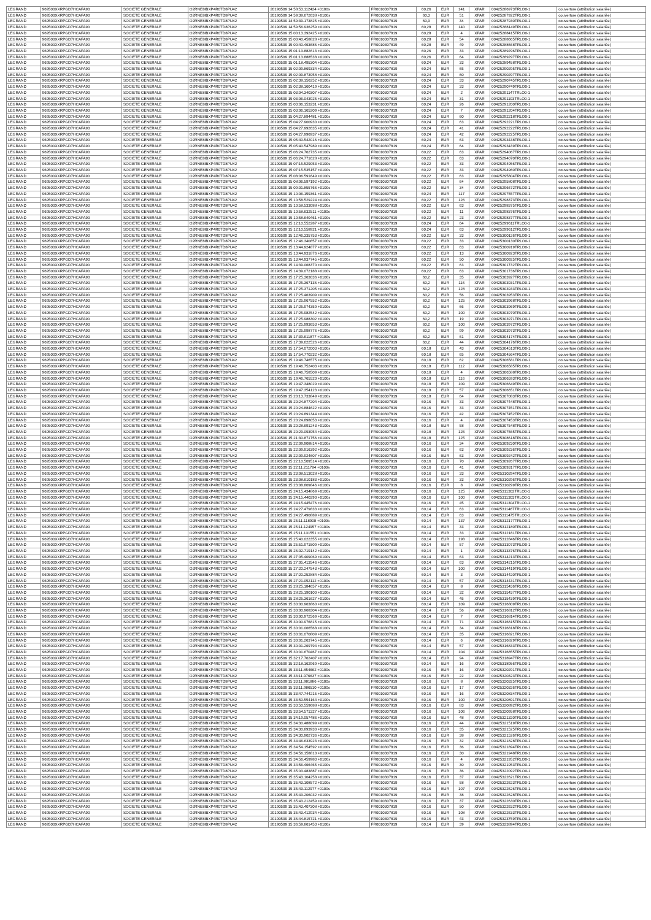| LEGRAND | 969500XXRPGD7HCAFA90 | SOCIETE GENERALE | O2RNE8IBXP4R0TD8PU42 | 20190509 14:58:53.112424 +0100s | FR0010307819 | 60,26 | EUR | 141 | XPAR | 00425286973TRLO0-1 | couverture (attribution salariée) |
| LEGRAND | 969500XXRPGD7HCAFA90 | SOCIETE GENERALE | O2RNE8IBXP4R0TD8PU42 | 20190509 14:59:38.672638 +0100s | FR0010307819 | 60,3 | EUR | 51 | XPAR | 00425287922TRLO0-1 | couverture (attribution salariée) |
| LEGRAND | 969500XXRPGD7HCAFA90 | SOCIETE GENERALE | O2RNE8IBXP4R0TD8PU42 | 20190509 14:59:39.173825 +0100s | FR0010307819 | 60,3 | EUR | 34 | XPAR | 00425287930TRLO0-1 | couverture (attribution salariée) |
| LEGRAND | 969500XXRPGD7HCAFA90 | SOCIETE GENERALE | O2RNE8IBXP4R0TD8PU42 | 20190509 14:59:56.936259 +0100s | FR0010307819 | 60,28 | EUR | 140 | XPAR | 00425288149TRLO0-1 | couverture (attribution salariée) |
| LEGRAND | 969500XXRPGD7HCAFA90 | SOCIETE GENERALE | O2RNE8IBXP4R0TD8PU42 | 20190509 15:00:13.392425 +0100s | FR0010307819 | 60,28 | EUR | 4 | XPAR | 00425288415TRLO0-1 | couverture (attribution salariée) |
| LEGRAND | 969500XXRPGD7HCAFA90 | SOCIETE GENERALE | O2RNE8IBXP4R0TD8PU42 | 20190509 15:00:40.458828 +0100s | FR0010307819 | 60,28 | EUR | 54 | XPAR | 00425288665TRLO0-1 | couverture (attribution salariée) |
| LEGRAND | 969500XXRPGD7HCAFA90 | SOCIETE GENERALE | O2RNE8IBXP4R0TD8PU42 | 20190509 15:00:40.463686 +0100s | FR0010307819 | 60,28 | EUR | 49 | XPAR | 00425288668TRLO0-1 | couverture (attribution salariée) |
| LEGRAND | 969500XXRPGD7HCAFA90 | SOCIETE GENERALE | O2RNE8IBXP4R0TD8PU42 | 20190509 15:01:13.882613 +0100s | FR0010307819 | 60,26 | EUR | 33 | XPAR | 00425289296TRLO0-1 | couverture (attribution salariée) |
| LEGRAND | 969500XXRPGD7HCAFA90 | SOCIETE GENERALE | O2RNE8IBXP4R0TD8PU42 | 20190509 15:01:13.888538 +0100s | FR0010307819 | 60,26 | EUR | 64 | XPAR | 00425289297TRLO0-1 | couverture (attribution salariée) |
| LEGRAND | 969500XXRPGD7HCAFA90 | SOCIETE GENERALE | O2RNE8IBXP4R0TD8PU42 | 20190509 15:01:18.495304 +0100s | FR0010307819 | 60,24 | EUR | 33 | XPAR | 00425289458TRLO0-1 | couverture (attribution salariée) |
| LEGRAND | 969500XXRPGD7HCAFA90 | SOCIETE GENERALE | O2RNE8IBXP4R0TD8PU42 | 20190509 15:02:09.869334 +0100s | FR0010307819 | 60,24 | EUR | 65 | XPAR | 00425290295TRLO0-1 | couverture (attribution salariée) |
| LEGRAND | 969500XXRPGD7HCAFA90 | SOCIETE GENERALE | O2RNE8IBXP4R0TD8PU42 | 20190509 15:02:09.873958 +0100s | FR0010307819 | 60,24 | EUR | 60 | XPAR | 00425290297TRLO0-1 | couverture (attribution salariée) |
| LEGRAND | 969500XXRPGD7HCAFA90 | SOCIETE GENERALE | O2RNE8IBXP4R0TD8PU42 | 20190509 15:02:38.156252 +0100s | FR0010307819 | 60,24 | EUR | 33 | XPAR | 00425290745TRLO0-1 | couverture (attribution salariée) |
| LEGRAND | 969500XXRPGD7HCAFA90 | SOCIETE GENERALE | O2RNE8IBXP4R0TD8PU42 | 20190509 15:02:38.160419 +0100s | FR0010307819 | 60,24 | EUR | 33 | XPAR | 00425290749TRLO0-1 | couverture (attribution salariée) |
| LEGRAND | 969500XXRPGD7HCAFA90 | SOCIETE GENERALE | O2RNE8IBXP4R0TD8PU42 | 20190509 15:03:04.340307 +0100s | FR0010307819 | 60,24 | EUR | 2 | XPAR | 00425291147TRLO0-1 | couverture (attribution salariée) |
| LEGRAND | 969500XXRPGD7HCAFA90 | SOCIETE GENERALE | O2RNE8IBXP4R0TD8PU42 | 20190509 15:03:06.043925 +0100s | FR0010307819 | 60,24 | EUR | 31 | XPAR | 00425291193TRLO0-1 | couverture (attribution salariée) |
| LEGRAND | 969500XXRPGD7HCAFA90 | SOCIETE GENERALE | O2RNE8IBXP4R0TD8PU42 | 20190509 15:03:06.153231 +0100s | FR0010307819 | 60,24 | EUR | 26 | XPAR | 00425291200TRLO0-1 | couverture (attribution salariée) |
| LEGRAND | 969500XXRPGD7HCAFA90 | SOCIETE GENERALE | O2RNE8IBXP4R0TD8PU42 | 20190509 15:03:06.165209 +0100s | FR0010307819 | 60,24 | EUR | 7 | XPAR | 00425291204TRLO0-1 | couverture (attribution salariée) |
| LEGRAND | 969500XXRPGD7HCAFA90 | SOCIETE GENERALE | O2RNE8IBXP4R0TD8PU42 | 20190509 15:04:27.894481 +0100s | FR0010307819 | 60,24 | EUR | 60 | XPAR | 00425292218TRLO0-1 | couverture (attribution salariée) |
| LEGRAND | 969500XXRPGD7HCAFA90 | SOCIETE GENERALE | O2RNE8IBXP4R0TD8PU42 | 20190509 15:04:27.900930 +0100s | FR0010307819 | 60,24 | EUR | 63 | XPAR | 00425292221TRLO0-1 | couverture (attribution salariée) |
| LEGRAND | 969500XXRPGD7HCAFA90 | SOCIETE GENERALE | O2RNE8IBXP4R0TD8PU42 | 20190509 15:04:27.992635 +0100s | FR0010307819 | 60,24 | EUR | 41 | XPAR | 00425292222TRLO0-1 | couverture (attribution salariée) |
| LEGRAND | 969500XXRPGD7HCAFA90 | SOCIETE GENERALE | O2RNE8IBXP4R0TD8PU42 | 20190509 15:04:27.996937 +0100s | FR0010307819 | 60,24 | EUR | 42 | XPAR | 00425292225TRLO0-1 | couverture (attribution salariée) |
| LEGRAND | 969500XXRPGD7HCAFA90 | SOCIETE GENERALE | O2RNE8IBXP4R0TD8PU42 | 20190509 15:05:40.542016 +0100s | FR0010307819 | 60,24 | EUR | 63 | XPAR | 00425293438TRLO0-1 | couverture (attribution salariée) |
| LEGRAND | 969500XXRPGD7HCAFA90 | SOCIETE GENERALE | O2RNE8IBXP4R0TD8PU42 | 20190509 15:05:40.547989 +0100s | FR0010307819 | 60,24 | EUR | 64 | XPAR | 00425293439TRLO0-1 | couverture (attribution salariée) |
| LEGRAND | 969500XXRPGD7HCAFA90 | SOCIETE GENERALE | O2RNE8IBXP4R0TD8PU42 | 20190509 15:06:24.762735 +0100s | FR0010307819 | 60,22 | EUR | 63 | XPAR | 00425294067TRLO0-1 | couverture (attribution salariée) |
| LEGRAND | 969500XXRPGD7HCAFA90 | SOCIETE GENERALE | O2RNE8IBXP4R0TD8PU42 | 20190509 15:06:24.771628 +0100s | FR0010307819 | 60,22 | EUR | 63 | XPAR | 00425294070TRLO0-1 | couverture (attribution salariée) |
| LEGRAND | 969500XXRPGD7HCAFA90 | SOCIETE GENERALE | O2RNE8IBXP4R0TD8PU42 | 20190509 15:07:15.529053 +0100s | FR0010307819 | 60,22 | EUR | 33 | XPAR | 00425294956TRLO0-1 | couverture (attribution salariée) |
| LEGRAND | 969500XXRPGD7HCAFA90 | SOCIETE GENERALE | O2RNE8IBXP4R0TD8PU42 | 20190509 15:07:15.535157 +0100s | FR0010307819 | 60,22 | EUR | 33 | XPAR | 00425294960TRLO0-1 | couverture (attribution salariée) |
| LEGRAND | 969500XXRPGD7HCAFA90 | SOCIETE GENERALE | O2RNE8IBXP4R0TD8PU42 | 20190509 15:08:06.591649 +0100s | FR0010307819 | 60,22 | EUR | 63 | XPAR | 00425295804TRLO0-1 | couverture (attribution salariée) |
| LEGRAND | 969500XXRPGD7HCAFA90 | SOCIETE GENERALE | O2RNE8IBXP4R0TD8PU42 | 20190509 15:08:06.597192 +0100s | FR0010307819 | 60,22 | EUR | 64 | XPAR | 00425295808TRLO0-1 | couverture (attribution salariée) |
| LEGRAND | 969500XXRPGD7HCAFA90 | SOCIETE GENERALE | O2RNE8IBXP4R0TD8PU42 | 20190509 15:09:01.855766 +0100s | FR0010307819 | 60,22 | EUR | 34 | XPAR | 00425296672TRLO0-1 | couverture (attribution salariée) |
| LEGRAND | 969500XXRPGD7HCAFA90 | SOCIETE GENERALE | O2RNE8IBXP4R0TD8PU42 | 20190509 15:10:06.159361 +0100s | FR0010307819 | 60,24 | EUR | 117 | XPAR | 00425297557TRLO0-1 | couverture (attribution salariée) |
| LEGRAND | 969500XXRPGD7HCAFA90 | SOCIETE GENERALE | O2RNE8IBXP4R0TD8PU42 | 20190509 15:10:58.529224 +0100s | FR0010307819 | 60,22 | EUR | 126 | XPAR | 00425298373TRLO0-1 | couverture (attribution salariée) |
| LEGRAND | 969500XXRPGD7HCAFA90 | SOCIETE GENERALE | O2RNE8IBXP4R0TD8PU42 | 20190509 15:10:58.533088 +0100s | FR0010307819 | 60,22 | EUR | 63 | XPAR | 00425298375TRLO0-1 | couverture (attribution salariée) |
| LEGRAND | 969500XXRPGD7HCAFA90 | SOCIETE GENERALE | O2RNE8IBXP4R0TD8PU42 | 20190509 15:10:58.632511 +0100s | FR0010307819 | 60,22 | EUR | 11 | XPAR | 00425298376TRLO0-1 | couverture (attribution salariée) |
| LEGRAND | 969500XXRPGD7HCAFA90 | SOCIETE GENERALE | O2RNE8IBXP4R0TD8PU42 | 20190509 15:10:58.640461 +0100s | FR0010307819 | 60,22 | EUR | 23 | XPAR | 00425298377TRLO0-1 | couverture (attribution salariée) |
| LEGRAND | 969500XXRPGD7HCAFA90 | SOCIETE GENERALE | O2RNE8IBXP4R0TD8PU42 | 20190509 15:12:10.552287 +0100s | FR0010307819 | 60,24 | EUR | 64 | XPAR | 00425299611TRLO0-1 | couverture (attribution salariée) |
| LEGRAND | 969500XXRPGD7HCAFA90 | SOCIETE GENERALE | O2RNE8IBXP4R0TD8PU42 | 20190509 15:12:10.558921 +0100s | FR0010307819 | 60,24 | EUR | 63 | XPAR | 00425299612TRLO0-1 | couverture (attribution salariée) |
| LEGRAND | 969500XXRPGD7HCAFA90 | SOCIETE GENERALE | O2RNE8IBXP4R0TD8PU42 | 20190509 15:12:46.335753 +0100s | FR0010307819 | 60,22 | EUR | 33 | XPAR | 00425300126TRLO0-1 | couverture (attribution salariée) |
| LEGRAND | 969500XXRPGD7HCAFA90 | SOCIETE GENERALE | O2RNE8IBXP4R0TD8PU42 | 20190509 15:12:46.340857 +0100s | FR0010307819 | 60,22 | EUR | 33 | XPAR | 00425300130TRLO0-1 | couverture (attribution salariée) |
| LEGRAND | 969500XXRPGD7HCAFA90 | SOCIETE GENERALE | O2RNE8IBXP4R0TD8PU42 | 20190509 15:13:44.924877 +0100s | FR0010307819 | 60,22 | EUR | 63 | XPAR | 00425300919TRLO0-1 | couverture (attribution salariée) |
| LEGRAND | 969500XXRPGD7HCAFA90 | SOCIETE GENERALE | O2RNE8IBXP4R0TD8PU42 | 20190509 15:13:44.931876 +0100s | FR0010307819 | 60,22 | EUR | 13 | XPAR | 00425300923TRLO0-1 | couverture (attribution salariée) |
| LEGRAND | 969500XXRPGD7HCAFA90 | SOCIETE GENERALE | O2RNE8IBXP4R0TD8PU42 | 20190509 15:13:44.937745 +0100s | FR0010307819 | 60,22 | EUR | 50 | XPAR | 00425300925TRLO0-1 | couverture (attribution salariée) |
| LEGRAND | 969500XXRPGD7HCAFA90 | SOCIETE GENERALE | O2RNE8IBXP4R0TD8PU42 | 20190509 15:14:39.068370 +0100s | FR0010307819 | 60,22 | EUR | 63 | XPAR | 00425301732TRLO0-1 | couverture (attribution salariée) |
| LEGRAND | 969500XXRPGD7HCAFA90 | SOCIETE GENERALE | O2RNE8IBXP4R0TD8PU42 | 20190509 15:14:39.072188 +0100s | FR0010307819 | 60,22 | EUR | 63 | XPAR | 00425301736TRLO0-1 | couverture (attribution salariée) |
| LEGRAND | 969500XXRPGD7HCAFA90 | SOCIETE GENERALE | O2RNE8IBXP4R0TD8PU42 | 20190509 15:17:25.363036 +0100s | FR0010307819 | 60,2 | EUR | 35 | XPAR | 00425303927TRLO0-1 | couverture (attribution salariée) |
| LEGRAND | 969500XXRPGD7HCAFA90 | SOCIETE GENERALE | O2RNE8IBXP4R0TD8PU42 | 20190509 15:17:25.367136 +0100s | FR0010307819 | 60,2 | EUR | 116 | XPAR | 00425303931TRLO0-1 | couverture (attribution salariée) |
| LEGRAND | 969500XXRPGD7HCAFA90 | SOCIETE GENERALE | O2RNE8IBXP4R0TD8PU42 | 20190509 15:17:25.371205 +0100s | FR0010307819 | 60,2 | EUR | 128 | XPAR | 00425303933TRLO0-1 | couverture (attribution salariée) |
| LEGRAND | 969500XXRPGD7HCAFA90 | SOCIETE GENERALE | O2RNE8IBXP4R0TD8PU42 | 20190509 15:17:25.463909 +0100s | FR0010307819 | 60,2 | EUR | 56 | XPAR | 00425303953TRLO0-1 | couverture (attribution salariée) |
| LEGRAND | 969500XXRPGD7HCAFA90 | SOCIETE GENERALE | O2RNE8IBXP4R0TD8PU42 | 20190509 15:17:25.967552 +0100s | FR0010307819 | 60,2 | EUR | 125 | XPAR | 00425303968TRLO0-1 | couverture (attribution salariée) |
| LEGRAND | 969500XXRPGD7HCAFA90 | SOCIETE GENERALE | O2RNE8IBXP4R0TD8PU42 | 20190509 15:17:25.974359 +0100s | FR0010307819 | 60,2 | EUR | 66 | XPAR | 00425303969TRLO0-1 | couverture (attribution salariée) |
| LEGRAND | 969500XXRPGD7HCAFA90 | SOCIETE GENERALE | O2RNE8IBXP4R0TD8PU42 | 20190509 15:17:25.982542 +0100s | FR0010307819 | 60,2 | EUR | 100 | XPAR | 00425303970TRLO0-1 | couverture (attribution salariée) |
| LEGRAND | 969500XXRPGD7HCAFA90 | SOCIETE GENERALE | O2RNE8IBXP4R0TD8PU42 | 20190509 15:17:25.988302 +0100s | FR0010307819 | 60,2 | EUR | 19 | XPAR | 00425303971TRLO0-1 | couverture (attribution salariée) |
| LEGRAND | 969500XXRPGD7HCAFA90 | SOCIETE GENERALE | O2RNE8IBXP4R0TD8PU42 | 20190509 15:17:25.993653 +0100s | FR0010307819 | 60,2 | EUR | 100 | XPAR | 00425303972TRLO0-1 | couverture (attribution salariée) |
| LEGRAND | 969500XXRPGD7HCAFA90 | SOCIETE GENERALE | O2RNE8IBXP4R0TD8PU42 | 20190509 15:17:25.998776 +0100s | FR0010307819 | 60,2 | EUR | 99 | XPAR | 00425303973TRLO0-1 | couverture (attribution salariée) |
| LEGRAND | 969500XXRPGD7HCAFA90 | SOCIETE GENERALE | O2RNE8IBXP4R0TD8PU42 | 20190509 15:17:39.611877 +0100s | FR0010307819 | 60,2 | EUR | 61 | XPAR | 00425304174TRLO0-1 | couverture (attribution salariée) |
| LEGRAND | 969500XXRPGD7HCAFA90 | SOCIETE GENERALE | O2RNE8IBXP4R0TD8PU42 | 20190509 15:17:39.622526 +0100s | FR0010307819 | 60,2 | EUR | 44 | XPAR | 00425304176TRLO0-1 | couverture (attribution salariée) |
| LEGRAND | 969500XXRPGD7HCAFA90 | SOCIETE GENERALE | O2RNE8IBXP4R0TD8PU42 | 20190509 15:17:54.072003 +0100s | FR0010307819 | 60,18 | EUR | 43 | XPAR | 00425304513TRLO0-1 | couverture (attribution salariée) |
| LEGRAND | 969500XXRPGD7HCAFA90 | SOCIETE GENERALE | O2RNE8IBXP4R0TD8PU42 | 20190509 15:17:54.770232 +0100s | FR0010307819 | 60,18 | EUR | 65 | XPAR | 00425304564TRLO0-1 | couverture (attribution salariée) |
| LEGRAND | 969500XXRPGD7HCAFA90 | SOCIETE GENERALE | O2RNE8IBXP4R0TD8PU42 | 20190509 15:19:46.746575 +0100s | FR0010307819 | 60,18 | EUR | 62 | XPAR | 00425306581TRLO0-1 | couverture (attribution salariée) |
| LEGRAND | 969500XXRPGD7HCAFA90 | SOCIETE GENERALE | O2RNE8IBXP4R0TD8PU42 | 20190509 15:19:46.752403 +0100s | FR0010307819 | 60,18 | EUR | 112 | XPAR | 00425306585TRLO0-1 | couverture (attribution salariée) |
| LEGRAND | 969500XXRPGD7HCAFA90 | SOCIETE GENERALE | O2RNE8IBXP4R0TD8PU42 | 20190509 15:19:46.758509 +0100s | FR0010307819 | 60,18 | EUR | 4 | XPAR | 00425306588TRLO0-1 | couverture (attribution salariée) |
| LEGRAND | 969500XXRPGD7HCAFA90 | SOCIETE GENERALE | O2RNE8IBXP4R0TD8PU42 | 20190509 15:19:46.765520 +0100s | FR0010307819 | 60,18 | EUR | 116 | XPAR | 00425306593TRLO0-1 | couverture (attribution salariée) |
| LEGRAND | 969500XXRPGD7HCAFA90 | SOCIETE GENERALE | O2RNE8IBXP4R0TD8PU42 | 20190509 15:19:47.348029 +0100s | FR0010307819 | 60,18 | EUR | 109 | XPAR | 00425306649TRLO0-1 | couverture (attribution salariée) |
| LEGRAND | 969500XXRPGD7HCAFA90 | SOCIETE GENERALE | O2RNE8IBXP4R0TD8PU42 | 20190509 15:19:47.354123 +0100s | FR0010307819 | 60,18 | EUR | 57 | XPAR | 00425306651TRLO0-1 | couverture (attribution salariée) |
| LEGRAND | 969500XXRPGD7HCAFA90 | SOCIETE GENERALE | O2RNE8IBXP4R0TD8PU42 | 20190509 15:20:13.733849 +0100s | FR0010307819 | 60,18 | EUR | 64 | XPAR | 00425307083TRLO0-1 | couverture (attribution salariée) |
| LEGRAND | 969500XXRPGD7HCAFA90 | SOCIETE GENERALE | O2RNE8IBXP4R0TD8PU42 | 20190509 15:20:24.877204 +0100s | FR0010307819 | 60,16 | EUR | 33 | XPAR | 00425307448TRLO0-1 | couverture (attribution salariée) |
| LEGRAND | 969500XXRPGD7HCAFA90 | SOCIETE GENERALE | O2RNE8IBXP4R0TD8PU42 | 20190509 15:20:24.884622 +0100s | FR0010307819 | 60,16 | EUR | 33 | XPAR | 00425307451TRLO0-1 | couverture (attribution salariée) |
| LEGRAND | 969500XXRPGD7HCAFA90 | SOCIETE GENERALE | O2RNE8IBXP4R0TD8PU42 | 20190509 15:20:24.891344 +0100s | FR0010307819 | 60,16 | EUR | 42 | XPAR | 00425307452TRLO0-1 | couverture (attribution salariée) |
| LEGRAND | 969500XXRPGD7HCAFA90 | SOCIETE GENERALE | O2RNE8IBXP4R0TD8PU42 | 20190509 15:20:24.898053 +0100s | FR0010307819 | 60,16 | EUR | 4 | XPAR | 00425307453TRLO0-1 | couverture (attribution salariée) |
| LEGRAND | 969500XXRPGD7HCAFA90 | SOCIETE GENERALE | O2RNE8IBXP4R0TD8PU42 | 20190509 15:20:28.691243 +0100s | FR0010307819 | 60,18 | EUR | 58 | XPAR | 00425307548TRLO0-1 | couverture (attribution salariée) |
| LEGRAND | 969500XXRPGD7HCAFA90 | SOCIETE GENERALE | O2RNE8IBXP4R0TD8PU42 | 20190509 15:20:29.093954 +0100s | FR0010307819 | 60,18 | EUR | 126 | XPAR | 00425307565TRLO0-1 | couverture (attribution salariée) |
| LEGRAND | 969500XXRPGD7HCAFA90 | SOCIETE GENERALE | O2RNE8IBXP4R0TD8PU42 | 20190509 15:21:30.871756 +0100s | FR0010307819 | 60,18 | EUR | 125 | XPAR | 00425308618TRLO0-1 | couverture (attribution salariée) |
| LEGRAND | 969500XXRPGD7HCAFA90 | SOCIETE GENERALE | O2RNE8IBXP4R0TD8PU42 | 20190509 15:22:09.908814 +0100s | FR0010307819 | 60,16 | EUR | 34 | XPAR | 00425309230TRLO0-1 | couverture (attribution salariée) |
| LEGRAND | 969500XXRPGD7HCAFA90 | SOCIETE GENERALE | O2RNE8IBXP4R0TD8PU42 | 20190509 15:22:09.916392 +0100s | FR0010307819 | 60,16 | EUR | 63 | XPAR | 00425309236TRLO0-1 | couverture (attribution salariée) |
| LEGRAND | 969500XXRPGD7HCAFA90 | SOCIETE GENERALE | O2RNE8IBXP4R0TD8PU42 | 20190509 15:22:09.924607 +0100s | FR0010307819 | 60,16 | EUR | 63 | XPAR | 00425309242TRLO0-1 | couverture (attribution salariée) |
| LEGRAND | 969500XXRPGD7HCAFA90 | SOCIETE GENERALE | O2RNE8IBXP4R0TD8PU42 | 20190509 15:22:10.509514 +0100s | FR0010307819 | 60,16 | EUR | 70 | XPAR | 00425309267TRLO0-1 | couverture (attribution salariée) |
| LEGRAND | 969500XXRPGD7HCAFA90 | SOCIETE GENERALE | O2RNE8IBXP4R0TD8PU42 | 20190509 15:22:11.211784 +0100s | FR0010307819 | 60,16 | EUR | 41 | XPAR | 00425309317TRLO0-1 | couverture (attribution salariée) |
| LEGRAND | 969500XXRPGD7HCAFA90 | SOCIETE GENERALE | O2RNE8IBXP4R0TD8PU42 | 20190509 15:23:08.513028 +0100s | FR0010307819 | 60,16 | EUR | 33 | XPAR | 00425310294TRLO0-1 | couverture (attribution salariée) |
| LEGRAND | 969500XXRPGD7HCAFA90 | SOCIETE GENERALE | O2RNE8IBXP4R0TD8PU42 | 20190509 15:23:08.610183 +0100s | FR0010307819 | 60,16 | EUR | 33 | XPAR | 00425310296TRLO0-1 | couverture (attribution salariée) |
| LEGRAND | 969500XXRPGD7HCAFA90 | SOCIETE GENERALE | O2RNE8IBXP4R0TD8PU42 | 20190509 15:23:08.809846 +0100s | FR0010307819 | 60,16 | EUR | 8 | XPAR | 00425310299TRLO0-1 | couverture (attribution salariée) |
| LEGRAND | 969500XXRPGD7HCAFA90 | SOCIETE GENERALE | O2RNE8IBXP4R0TD8PU42 | 20190509 15:24:15.434869 +0100s | FR0010307819 | 60,16 | EUR | 125 | XPAR | 00425311302TRLO0-1 | couverture (attribution salariée) |
| LEGRAND | 969500XXRPGD7HCAFA90 | SOCIETE GENERALE | O2RNE8IBXP4R0TD8PU42 | 20190509 15:24:15.440290 +0100s | FR0010307819 | 60,16 | EUR | 100 | XPAR | 00425311303TRLO0-1 | couverture (attribution salariée) |
| LEGRAND | 969500XXRPGD7HCAFA90 | SOCIETE GENERALE | O2RNE8IBXP4R0TD8PU42 | 20190509 15:24:15.445476 +0100s | FR0010307819 | 60,16 | EUR | 45 | XPAR | 00425311304TRLO0-1 | couverture (attribution salariée) |
| LEGRAND | 969500XXRPGD7HCAFA90 | SOCIETE GENERALE | O2RNE8IBXP4R0TD8PU42 | 20190509 15:24:27.479833 +0100s | FR0010307819 | 60,14 | EUR | 63 | XPAR | 00425311467TRLO0-1 | couverture (attribution salariée) |
| LEGRAND | 969500XXRPGD7HCAFA90 | SOCIETE GENERALE | O2RNE8IBXP4R0TD8PU42 | 20190509 15:24:27.490889 +0100s | FR0010307819 | 60,14 | EUR | 63 | XPAR | 00425311475TRLO0-1 | couverture (attribution salariée) |
| LEGRAND | 969500XXRPGD7HCAFA90 | SOCIETE GENERALE | O2RNE8IBXP4R0TD8PU42 | 20190509 15:25:11.118908 +0100s | FR0010307819 | 60,14 | EUR | 137 | XPAR | 00425312177TRLO0-1 | couverture (attribution salariée) |
| LEGRAND | 969500XXRPGD7HCAFA90 | SOCIETE GENERALE | O2RNE8IBXP4R0TD8PU42 | 20190509 15:25:11.124957 +0100s | FR0010307819 | 60,14 | EUR | 33 | XPAR | 00425312180TRLO0-1 | couverture (attribution salariée) |
| LEGRAND | 969500XXRPGD7HCAFA90 | SOCIETE GENERALE | O2RNE8IBXP4R0TD8PU42 | 20190509 15:25:11.131551 +0100s | FR0010307819 | 60,14 | EUR | 33 | XPAR | 00425312181TRLO0-1 | couverture (attribution salariée) |
| LEGRAND | 969500XXRPGD7HCAFA90 | SOCIETE GENERALE | O2RNE8IBXP4R0TD8PU42 | 20190509 15:25:40.022355 +0100s | FR0010307819 | 60,14 | EUR | 198 | XPAR | 00425312846TRLO0-1 | couverture (attribution salariée) |
| LEGRAND | 969500XXRPGD7HCAFA90 | SOCIETE GENERALE | O2RNE8IBXP4R0TD8PU42 | 20190509 15:25:51.971509 +0100s | FR0010307819 | 60,14 | EUR | 57 | XPAR | 00425313073TRLO0-1 | couverture (attribution salariée) |
| LEGRAND | 969500XXRPGD7HCAFA90 | SOCIETE GENERALE | O2RNE8IBXP4R0TD8PU42 | 20190509 15:26:02.719142 +0100s | FR0010307819 | 60,14 | EUR | 1 | XPAR | 00425313376TRLO0-1 | couverture (attribution salariée) |
| LEGRAND | 969500XXRPGD7HCAFA90 | SOCIETE GENERALE | O2RNE8IBXP4R0TD8PU42 | 20190509 15:27:05.409069 +0100s | FR0010307819 | 60,14 | EUR | 63 | XPAR | 00425314213TRLO0-1 | couverture (attribution salariée) |
| LEGRAND | 969500XXRPGD7HCAFA90 | SOCIETE GENERALE | O2RNE8IBXP4R0TD8PU42 | 20190509 15:27:05.413546 +0100s | FR0010307819 | 60,14 | EUR | 63 | XPAR | 00425314215TRLO0-1 | couverture (attribution salariée) |
| LEGRAND | 969500XXRPGD7HCAFA90 | SOCIETE GENERALE | O2RNE8IBXP4R0TD8PU42 | 20190509 15:27:20.247543 +0100s | FR0010307819 | 60,14 | EUR | 100 | XPAR | 00425314419TRLO0-1 | couverture (attribution salariée) |
| LEGRAND | 969500XXRPGD7HCAFA90 | SOCIETE GENERALE | O2RNE8IBXP4R0TD8PU42 | 20190509 15:27:20.252884 +0100s | FR0010307819 | 60,14 | EUR | 3 | XPAR | 00425314420TRLO0-1 | couverture (attribution salariée) |
| LEGRAND | 969500XXRPGD7HCAFA90 | SOCIETE GENERALE | O2RNE8IBXP4R0TD8PU42 | 20190509 15:27:21.052112 +0100s | FR0010307819 | 60,14 | EUR | 57 | XPAR | 00425314431TRLO0-1 | couverture (attribution salariée) |
| LEGRAND | 969500XXRPGD7HCAFA90 | SOCIETE GENERALE | O2RNE8IBXP4R0TD8PU42 | 20190509 15:28:25.184657 +0100s | FR0010307819 | 60,14 | EUR | 8 | XPAR | 00425315436TRLO0-1 | couverture (attribution salariée) |
| LEGRAND | 969500XXRPGD7HCAFA90 | SOCIETE GENERALE | O2RNE8IBXP4R0TD8PU42 | 20190509 15:28:25.190100 +0100s | FR0010307819 | 60,14 | EUR | 32 | XPAR | 00425315437TRLO0-1 | couverture (attribution salariée) |
| LEGRAND | 969500XXRPGD7HCAFA90 | SOCIETE GENERALE | O2RNE8IBXP4R0TD8PU42 | 20190509 15:28:25.361627 +0100s | FR0010307819 | 60,14 | EUR | 45 | XPAR | 00425315439TRLO0-1 | couverture (attribution salariée) |
| LEGRAND | 969500XXRPGD7HCAFA90 | SOCIETE GENERALE | O2RNE8IBXP4R0TD8PU42 | 20190509 15:30:00.963860 +0100s | FR0010307819 | 60,14 | EUR | 109 | XPAR | 00425316809TRLO0-1 | couverture (attribution salariée) |
| LEGRAND | 969500XXRPGD7HCAFA90 | SOCIETE GENERALE | O2RNE8IBXP4R0TD8PU42 | 20190509 15:30:00.968304 +0100s | FR0010307819 | 60,14 | EUR | 56 | XPAR | 00425316812TRLO0-1 | couverture (attribution salariée) |
| LEGRAND | 969500XXRPGD7HCAFA90 | SOCIETE GENERALE | O2RNE8IBXP4R0TD8PU42 | 20190509 15:30:00.972569 +0100s | FR0010307819 | 60,14 | EUR | 7 | XPAR | 00425316814TRLO0-1 | couverture (attribution salariée) |
| LEGRAND | 969500XXRPGD7HCAFA90 | SOCIETE GENERALE | O2RNE8IBXP4R0TD8PU42 | 20190509 15:30:00.976815 +0100s | FR0010307819 | 60,14 | EUR | 71 | XPAR | 00425316815TRLO0-1 | couverture (attribution salariée) |
| LEGRAND | 969500XXRPGD7HCAFA90 | SOCIETE GENERALE | O2RNE8IBXP4R0TD8PU42 | 20190509 15:30:01.066568 +0100s | FR0010307819 | 60,14 | EUR | 34 | XPAR | 00425316818TRLO0-1 | couverture (attribution salariée) |
| LEGRAND | 969500XXRPGD7HCAFA90 | SOCIETE GENERALE | O2RNE8IBXP4R0TD8PU42 | 20190509 15:30:01.070809 +0100s | FR0010307819 | 60,14 | EUR | 35 | XPAR | 00425316821TRLO0-1 | couverture (attribution salariée) |
| LEGRAND | 969500XXRPGD7HCAFA90 | SOCIETE GENERALE | O2RNE8IBXP4R0TD8PU42 | 20190509 15:30:01.263745 +0100s | FR0010307819 | 60,14 | EUR | 6 | XPAR | 00425316829TRLO0-1 | couverture (attribution salariée) |
| LEGRAND | 969500XXRPGD7HCAFA90 | SOCIETE GENERALE | O2RNE8IBXP4R0TD8PU42 | 20190509 15:30:01.269794 +0100s | FR0010307819 | 60,14 | EUR | 57 | XPAR | 00425316833TRLO0-1 | couverture (attribution salariée) |
| LEGRAND | 969500XXRPGD7HCAFA90 | SOCIETE GENERALE | O2RNE8IBXP4R0TD8PU42 | 20190509 15:30:01.670467 +0100s | FR0010307819 | 60,14 | EUR | 104 | XPAR | 00425316855TRLO0-1 | couverture (attribution salariée) |
| LEGRAND | 969500XXRPGD7HCAFA90 | SOCIETE GENERALE | O2RNE8IBXP4R0TD8PU42 | 20190509 15:32:17.762407 +0100s | FR0010307819 | 60,14 | EUR | 94 | XPAR | 00425318947TRLO0-1 | couverture (attribution salariée) |
| LEGRAND | 969500XXRPGD7HCAFA90 | SOCIETE GENERALE | O2RNE8IBXP4R0TD8PU42 | 20190509 15:32:18.162969 +0100s | FR0010307819 | 60,14 | EUR | 16 | XPAR | 00425318956TRLO0-1 | couverture (attribution salariée) |
| LEGRAND | 969500XXRPGD7HCAFA90 | SOCIETE GENERALE | O2RNE8IBXP4R0TD8PU42 | 20190509 15:33:11.854662 +0100s | FR0010307819 | 60,16 | EUR | 16 | XPAR | 00425320291TRLO0-1 | couverture (attribution salariée) |
| LEGRAND | 969500XXRPGD7HCAFA90 | SOCIETE GENERALE | O2RNE8IBXP4R0TD8PU42 | 20190509 15:33:11.976637 +0100s | FR0010307819 | 60,16 | EUR | 22 | XPAR | 00425320323TRLO0-1 | couverture (attribution salariée) |
| LEGRAND | 969500XXRPGD7HCAFA90 | SOCIETE GENERALE | O2RNE8IBXP4R0TD8PU42 | 20190509 15:33:11.981886 +0100s | FR0010307819 | 60,16 | EUR | 8 | XPAR | 00425320325TRLO0-1 | couverture (attribution salariée) |
| LEGRAND | 969500XXRPGD7HCAFA90 | SOCIETE GENERALE | O2RNE8IBXP4R0TD8PU42 | 20190509 15:33:11.986510 +0100s | FR0010307819 | 60,16 | EUR | 17 | XPAR | 00425320326TRLO0-1 | couverture (attribution salariée) |
| LEGRAND | 969500XXRPGD7HCAFA90 | SOCIETE GENERALE | O2RNE8IBXP4R0TD8PU42 | 20190509 15:33:47.744215 +0100s | FR0010307819 | 60,16 | EUR | 16 | XPAR | 00425320834TRLO0-1 | couverture (attribution salariée) |
| LEGRAND | 969500XXRPGD7HCAFA90 | SOCIETE GENERALE | O2RNE8IBXP4R0TD8PU42 | 20190509 15:33:50.554164 +0100s | FR0010307819 | 60,16 | EUR | 100 | XPAR | 00425320891TRLO0-1 | couverture (attribution salariée) |
| LEGRAND | 969500XXRPGD7HCAFA90 | SOCIETE GENERALE | O2RNE8IBXP4R0TD8PU42 | 20190509 15:33:50.559688 +0100s | FR0010307819 | 60,16 | EUR | 83 | XPAR | 00425320892TRLO0-1 | couverture (attribution salariée) |
| LEGRAND | 969500XXRPGD7HCAFA90 | SOCIETE GENERALE | O2RNE8IBXP4R0TD8PU42 | 20190509 15:33:54.571327 +0100s | FR0010307819 | 60,16 | EUR | 106 | XPAR | 00425320958TRLO0-1 | couverture (attribution salariée) |
| LEGRAND | 969500XXRPGD7HCAFA90 | SOCIETE GENERALE | O2RNE8IBXP4R0TD8PU42 | 20190509 15:34:19.057486 +0100s | FR0010307819 | 60,16 | EUR | 48 | XPAR | 00425321320TRLO0-1 | couverture (attribution salariée) |
| LEGRAND | 969500XXRPGD7HCAFA90 | SOCIETE GENERALE | O2RNE8IBXP4R0TD8PU42 | 20190509 15:34:30.488099 +0100s | FR0010307819 | 60,16 | EUR | 44 | XPAR | 00425321519TRLO0-1 | couverture (attribution salariée) |
| LEGRAND | 969500XXRPGD7HCAFA90 | SOCIETE GENERALE | O2RNE8IBXP4R0TD8PU42 | 20190509 15:34:30.893930 +0100s | FR0010307819 | 60,16 | EUR | 35 | XPAR | 00425321525TRLO0-1 | couverture (attribution salariée) |
| LEGRAND | 969500XXRPGD7HCAFA90 | SOCIETE GENERALE | O2RNE8IBXP4R0TD8PU42 | 20190509 15:34:30.902736 +0100s | FR0010307819 | 60,16 | EUR | 38 | XPAR | 00425321526TRLO0-1 | couverture (attribution salariée) |
| LEGRAND | 969500XXRPGD7HCAFA90 | SOCIETE GENERALE | O2RNE8IBXP4R0TD8PU42 | 20190509 15:34:46.633923 +0100s | FR0010307819 | 60,16 | EUR | 32 | XPAR | 00425321828TRLO0-1 | couverture (attribution salariée) |
| LEGRAND | 969500XXRPGD7HCAFA90 | SOCIETE GENERALE | O2RNE8IBXP4R0TD8PU42 | 20190509 15:34:54.154592 +0100s | FR0010307819 | 60,16 | EUR | 36 | XPAR | 00425321894TRLO0-1 | couverture (attribution salariée) |
| LEGRAND | 969500XXRPGD7HCAFA90 | SOCIETE GENERALE | O2RNE8IBXP4R0TD8PU42 | 20190509 15:34:56.158810 +0100s | FR0010307819 | 60,16 | EUR | 30 | XPAR | 00425321948TRLO0-1 | couverture (attribution salariée) |
| LEGRAND | 969500XXRPGD7HCAFA90 | SOCIETE GENERALE | O2RNE8IBXP4R0TD8PU42 | 20190509 15:34:56.459983 +0100s | FR0010307819 | 60,16 | EUR | 4 | XPAR | 00425321952TRLO0-1 | couverture (attribution salariée) |
| LEGRAND | 969500XXRPGD7HCAFA90 | SOCIETE GENERALE | O2RNE8IBXP4R0TD8PU42 | 20190509 15:34:56.466465 +0100s | FR0010307819 | 60,16 | EUR | 30 | XPAR | 00425321953TRLO0-1 | couverture (attribution salariée) |
| LEGRAND | 969500XXRPGD7HCAFA90 | SOCIETE GENERALE | O2RNE8IBXP4R0TD8PU42 | 20190509 15:35:03.483887 +0100s | FR0010307819 | 60,16 | EUR | 36 | XPAR | 00425322092TRLO0-1 | couverture (attribution salariée) |
| LEGRAND | 969500XXRPGD7HCAFA90 | SOCIETE GENERALE | O2RNE8IBXP4R0TD8PU42 | 20190509 15:35:43.104258 +0100s | FR0010307819 | 60,16 | EUR | 37 | XPAR | 00425322621TRLO0-1 | couverture (attribution salariée) |
| LEGRAND | 969500XXRPGD7HCAFA90 | SOCIETE GENERALE | O2RNE8IBXP4R0TD8PU42 | 20190509 15:35:43.108572 +0100s | FR0010307819 | 60,16 | EUR | 58 | XPAR | 00425322623TRLO0-1 | couverture (attribution salariée) |
| LEGRAND | 969500XXRPGD7HCAFA90 | SOCIETE GENERALE | O2RNE8IBXP4R0TD8PU42 | 20190509 15:35:43.112977 +0100s | FR0010307819 | 60,16 | EUR | 107 | XPAR | 00425322626TRLO0-1 | couverture (attribution salariée) |
| LEGRAND | 969500XXRPGD7HCAFA90 | SOCIETE GENERALE | O2RNE8IBXP4R0TD8PU42 | 20190509 15:35:43.206032 +0100s | FR0010307819 | 60,16 | EUR | 38 | XPAR | 00425322628TRLO0-1 | couverture (attribution salariée) |
| LEGRAND | 969500XXRPGD7HCAFA90 | SOCIETE GENERALE | O2RNE8IBXP4R0TD8PU42 | 20190509 15:35:43.212459 +0100s | FR0010307819 | 60,16 | EUR | 37 | XPAR | 00425322630TRLO0-1 | couverture (attribution salariée) |
| LEGRAND | 969500XXRPGD7HCAFA90 | SOCIETE GENERALE | O2RNE8IBXP4R0TD8PU42 | 20190509 15:35:43.407308 +0100s | FR0010307819 | 60,16 | EUR | 50 | XPAR | 00425322632TRLO0-1 | couverture (attribution salariée) |
| LEGRAND | 969500XXRPGD7HCAFA90 | SOCIETE GENERALE | O2RNE8IBXP4R0TD8PU42 | 20190509 15:35:43.412934 +0100s | FR0010307819 | 60,16 | EUR | 108 | XPAR | 00425322633TRLO0-1 | couverture (attribution salariée) |
| LEGRAND | 969500XXRPGD7HCAFA90 | SOCIETE GENERALE | O2RNE8IBXP4R0TD8PU42 | 20190509 15:36:44.815721 +0100s | FR0010307819 | 60,16 | EUR | 43 | XPAR | 00425323759TRLO0-1 | couverture (attribution salariée) |
| LEGRAND | 969500XXRPGD7HCAFA90 | SOCIETE GENERALE | O2RNE8IBXP4R0TD8PU42 | 20190509 15:36:59.861453 +0100s | FR0010307819 | 60,14 | EUR | 39 | XPAR | 00425323894TRLO0-1 | couverture (attribution salariée) |